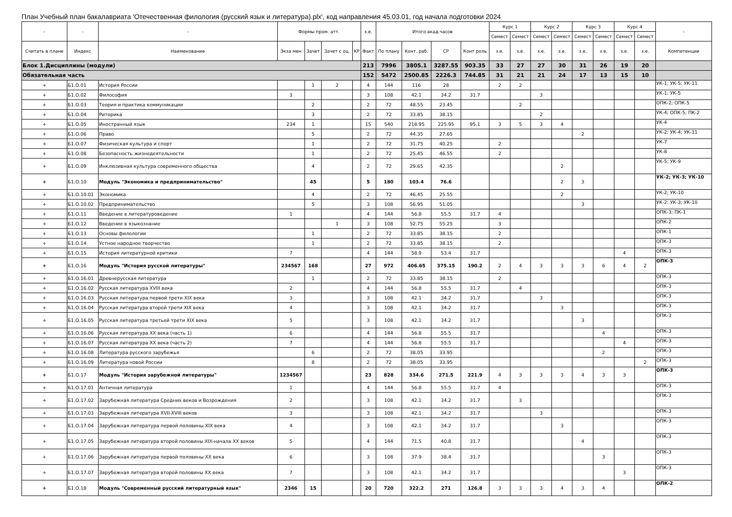План Учебный план бакалавриата 'Отечественная филология (русский язык и литература).plx', код направления 45.03.01, год начала подготовки 2024
| - | - | - | Формы пром. атт. | | | | з.е. | Итого акад.часов | | | | Курс 1 | | Курс 2 | | Курс 3 | | Курс 4 | | - |
| --- | --- | --- | --- | --- | --- | --- | --- | --- | --- | --- | --- | --- | --- | --- | --- | --- | --- | --- | --- | --- |
| | | | | | | | | | | | | Семест | Семест | Семест | Семест | Семест | Семест | Семест | Семест | |
| Считать в плане | Индекс | Наименование | Экза мен | Зачет | Зачет с оц. | КР | Факт | По плану | Конт. раб. | СР | Конт роль | з.е. | з.е. | з.е. | з.е. | з.е. | з.е. | з.е. | з.е. | Компетенции |
| Блок 1.Дисциплины (модули) | | | | | | | 213 | 7996 | 3805.1 | 3287.55 | 903.35 | 33 | 27 | 27 | 30 | 31 | 26 | 19 | 20 | |
| Обязательная часть | | | | | | | 152 | 5472 | 2500.85 | 2226.3 | 744.85 | 31 | 21 | 21 | 24 | 17 | 13 | 15 | 10 | |
| + | Б1.О.01 | История России | | 1 | 2 | | 4 | 144 | 116 | 28 | | 2 | 2 | | | | | | | УК-1; УК-5; УК-11 |
| + | Б1.О.02 | Философия | 3 | | | | 3 | 108 | 42.1 | 34.2 | 31.7 | | | 3 | | | | | | УК-1; УК-5 |
| + | Б1.О.03 | Теория и практика коммуникации | | 2 | | | 2 | 72 | 48.55 | 23.45 | | | 2 | | | | | | | ОПК-2; ОПК-5 |
| + | Б1.О.04 | Риторика | | 3 | | | 2 | 72 | 33.85 | 38.15 | | | | 2 | | | | | | УК-4; ОПК-5; ПК-2 |
| + | Б1.О.05 | Иностранный язык | 234 | 1 | | | 15 | 540 | 218.95 | 225.95 | 95.1 | 3 | 5 | 3 | 4 | | | | | УК-4 |
| + | Б1.О.06 | Право | | 5 | | | 2 | 72 | 44.35 | 27.65 | | | | | | 2 | | | | УК-2; УК-4; УК-11 |
| + | Б1.О.07 | Физическая культура и спорт | | 1 | | | 2 | 72 | 31.75 | 40.25 | | 2 | | | | | | | | УК-7 |
| + | Б1.О.08 | Безопасность жизнедеятельности | | 1 | | | 2 | 72 | 25.45 | 46.55 | | 2 | | | | | | | | УК-8 |
| + | Б1.О.09 | Инклюзивная культура современного общества | | 4 | | | 2 | 72 | 29.65 | 42.35 | | | | | 2 | | | | | УК-5; УК-9 |
| + | Б1.О.10 | Модуль "Экономика и предпринимательство" | | 45 | | | 5 | 180 | 103.4 | 76.6 | | | | | 2 | 3 | | | | УК-2; УК-3; УК-10 |
| + | Б1.О.10.01 | Экономика | | 4 | | | 2 | 72 | 46.45 | 25.55 | | | | | 2 | | | | | УК-2; УК-10 |
| + | Б1.О.10.02 | Предпринимательство | | 5 | | | 3 | 108 | 56.95 | 51.05 | | | | | | 3 | | | | УК-2; УК-3; УК-10 |
| + | Б1.О.11 | Введение в литературоведение | 1 | | | | 4 | 144 | 56.8 | 55.5 | 31.7 | 4 | | | | | | | | ОПК-3; ПК-1 |
| + | Б1.О.12 | Введение в языкознание | | | 1 | | 3 | 108 | 52.75 | 55.25 | | 3 | | | | | | | | ОПК-2 |
| + | Б1.О.13 | Основы филологии | | 1 | | | 2 | 72 | 33.85 | 38.15 | | 2 | | | | | | | | ОПК-1 |
| + | Б1.О.14 | Устное народное творчество | | 1 | | | 2 | 72 | 33.85 | 38.15 | | 2 | | | | | | | | ОПК-3 |
| + | Б1.О.15 | История литературной критики | 7 | | | | 4 | 144 | 58.9 | 53.4 | 31.7 | | | | | | | 4 | | ОПК-3 |
| + | Б1.О.16 | Модуль "История русской литературы" | 234567 | 168 | | | 27 | 972 | 406.65 | 375.15 | 190.2 | 2 | 4 | 3 | 3 | 3 | 6 | 4 | 2 | ОПК-3 |
| + | Б1.О.16.01 | Древнерусская литература | | 1 | | | 2 | 72 | 33.85 | 38.15 | | 2 | | | | | | | | ОПК-3 |
| + | Б1.О.16.02 | Русская литература XVIII века | 2 | | | | 4 | 144 | 56.8 | 55.5 | 31.7 | | 4 | | | | | | | ОПК-3 |
| + | Б1.О.16.03 | Русская литература первой трети XIX века | 3 | | | | 3 | 108 | 42.1 | 34.2 | 31.7 | | | 3 | | | | | | ОПК-3 |
| + | Б1.О.16.04 | Русская литература второй трети XIX века | 4 | | | | 3 | 108 | 42.1 | 34.2 | 31.7 | | | | 3 | | | | | ОПК-3 |
| + | Б1.О.16.05 | Русская литература третьей трети XIX века | 5 | | | | 3 | 108 | 42.1 | 34.2 | 31.7 | | | | | 3 | | | | ОПК-3 |
| + | Б1.О.16.06 | Русская литература XX века (часть 1) | 6 | | | | 4 | 144 | 56.8 | 55.5 | 31.7 | | | | | | 4 | | | ОПК-3 |
| + | Б1.О.16.07 | Русская литература XX века (часть 2) | 7 | | | | 4 | 144 | 56.8 | 55.5 | 31.7 | | | | | | | 4 | | ОПК-3 |
| + | Б1.О.16.08 | Литература русского зарубежья | | 6 | | | 2 | 72 | 38.05 | 33.95 | | | | | | | 2 | | | ОПК-3 |
| + | Б1.О.16.09 | Литература новой России | | 8 | | | 2 | 72 | 38.05 | 33.95 | | | | | | | | | 2 | ОПК-3 |
| + | Б1.О.17 | Модуль "История зарубежной литературы" | 1234567 | | | | 23 | 828 | 334.6 | 271.5 | 221.9 | 4 | 3 | 3 | 3 | 4 | 3 | 3 | | ОПК-3 |
| + | Б1.О.17.01 | Античная литература | 1 | | | | 4 | 144 | 56.8 | 55.5 | 31.7 | 4 | | | | | | | | ОПК-3 |
| + | Б1.О.17.02 | Зарубежная литература Средних веков и Возрождения | 2 | | | | 3 | 108 | 42.1 | 34.2 | 31.7 | | 3 | | | | | | | ОПК-3 |
| + | Б1.О.17.03 | Зарубежная литература XVII-XVIII веков | 3 | | | | 3 | 108 | 42.1 | 34.2 | 31.7 | | | 3 | | | | | | ОПК-3 |
| + | Б1.О.17.04 | Зарубежная литература первой половины XIX века | 4 | | | | 3 | 108 | 42.1 | 34.2 | 31.7 | | | | 3 | | | | | ОПК-3 |
| + | Б1.О.17.05 | Зарубежная литература второй половины XIX-начала XX веков | 5 | | | | 4 | 144 | 71.5 | 40.8 | 31.7 | | | | | 4 | | | | ОПК-3 |
| + | Б1.О.17.06 | Зарубежная литература первой половины XX века | 6 | | | | 3 | 108 | 37.9 | 38.4 | 31.7 | | | | | | 3 | | | ОПК-3 |
| + | Б1.О.17.07 | Зарубежная литература второй половины XX века | 7 | | | | 3 | 108 | 42.1 | 34.2 | 31.7 | | | | | | | 3 | | ОПК-3 |
| + | Б1.О.18 | Модуль "Современный русский литературный язык" | 2346 | 15 | | | 20 | 720 | 322.2 | 271 | 126.8 | 3 | 3 | 3 | 4 | 3 | 4 | | | ОПК-2 |